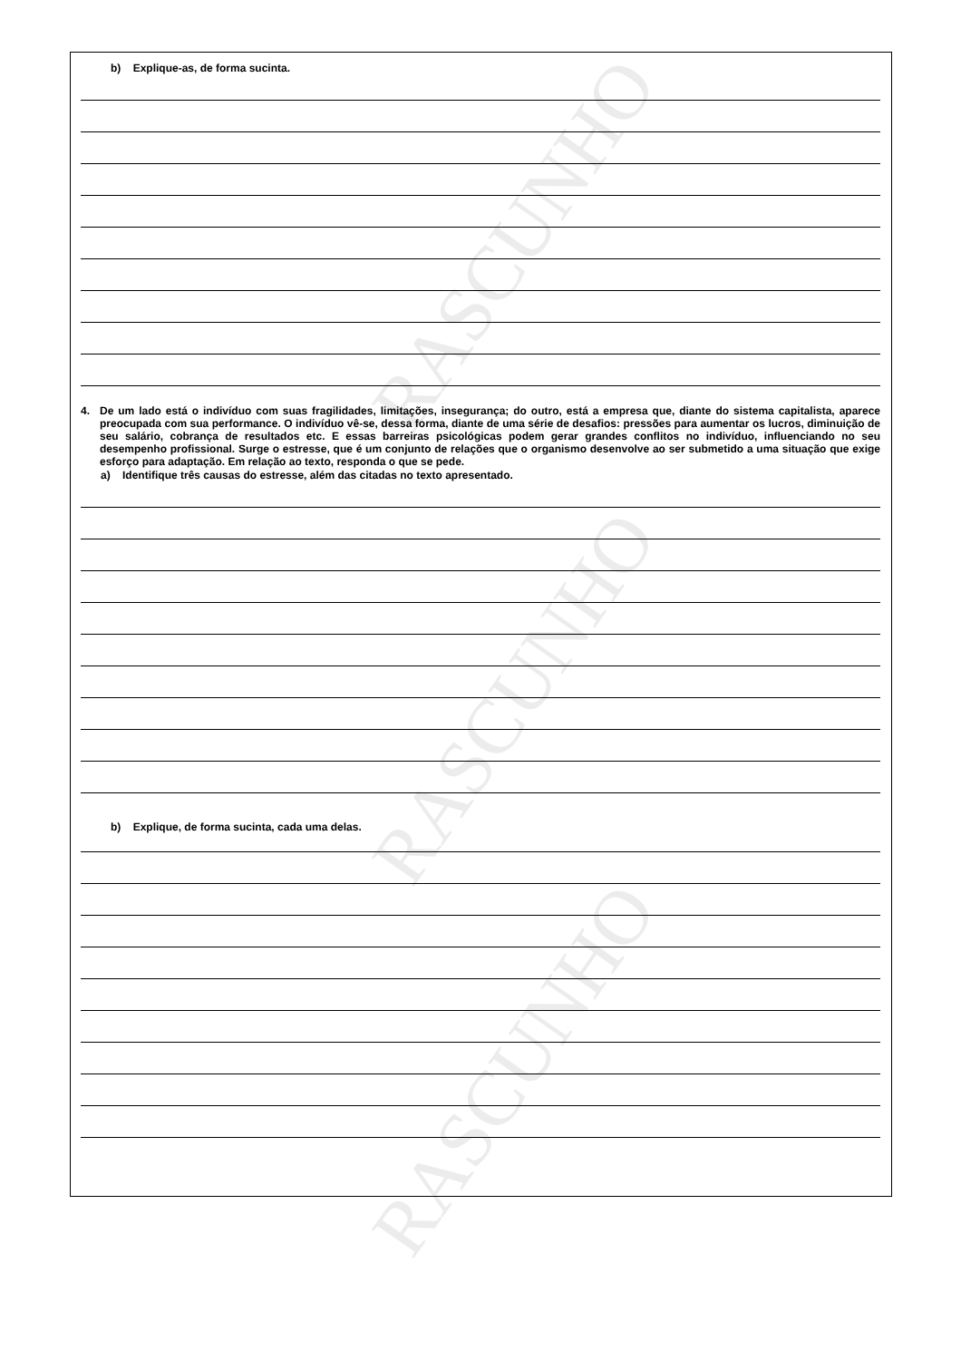b) Explique-as, de forma sucinta.
4. De um lado está o indivíduo com suas fragilidades, limitações, insegurança; do outro, está a empresa que, diante do sistema capitalista, aparece preocupada com sua performance. O indivíduo vê-se, dessa forma, diante de uma série de desafios: pressões para aumentar os lucros, diminuição de seu salário, cobrança de resultados etc. E essas barreiras psicológicas podem gerar grandes conflitos no indivíduo, influenciando no seu desempenho profissional. Surge o estresse, que é um conjunto de relações que o organismo desenvolve ao ser submetido a uma situação que exige esforço para adaptação. Em relação ao texto, responda o que se pede.
a) Identifique três causas do estresse, além das citadas no texto apresentado.
b) Explique, de forma sucinta, cada uma delas.
RASCUNHO
RASCUNHO
RASCUNHO